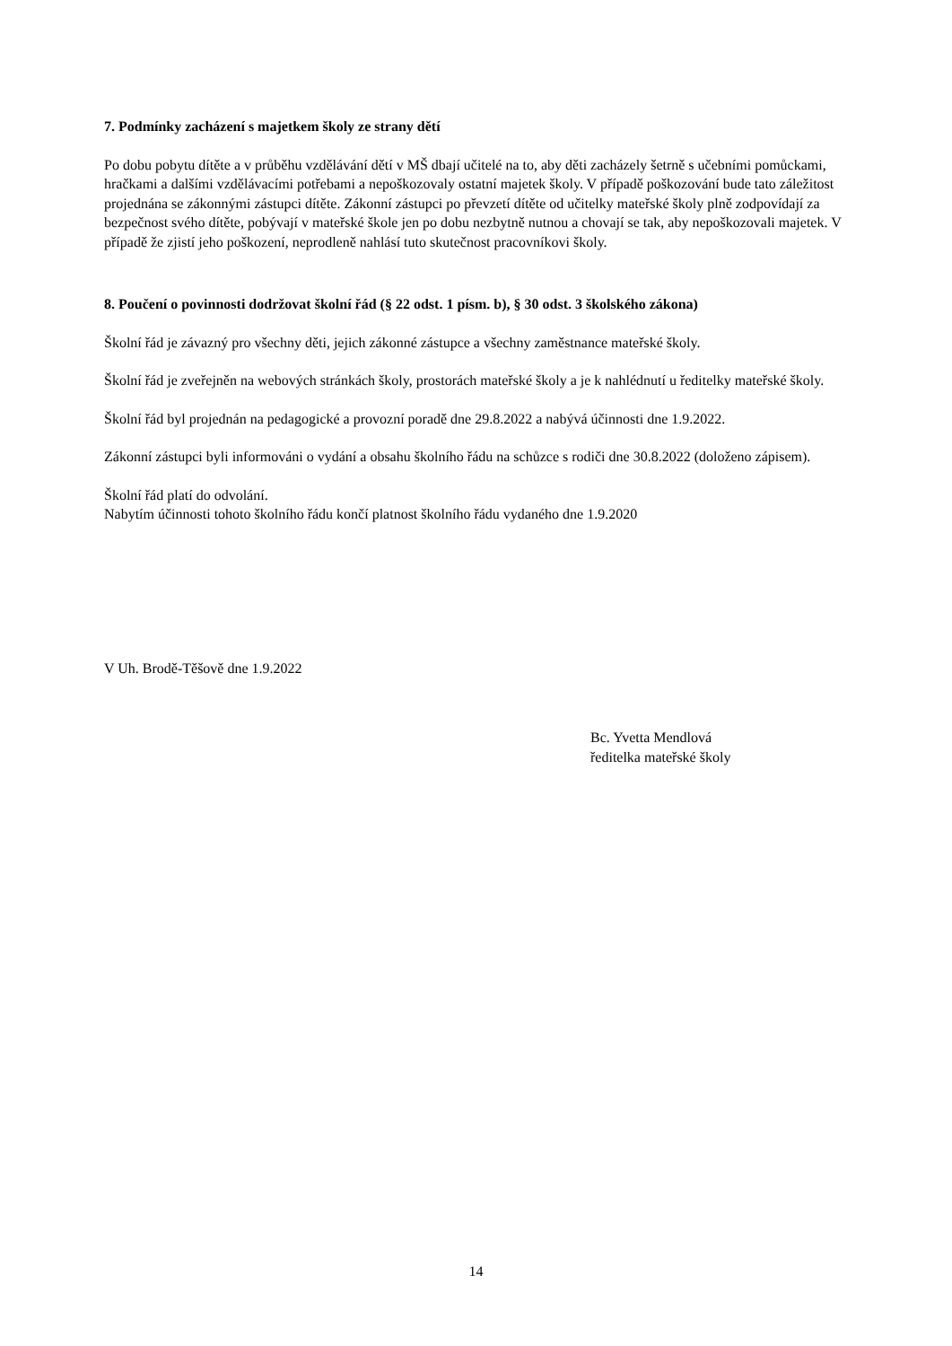7. Podmínky zacházení s majetkem školy ze strany dětí
Po dobu pobytu dítěte a v průběhu vzdělávání dětí v MŠ dbají učitelé na to, aby děti zacházely šetrně s učebními pomůckami, hračkami a dalšími vzdělávacími potřebami a nepoškozovaly ostatní majetek školy. V případě poškozování bude tato záležitost projednána se zákonnými zástupci dítěte. Zákonní zástupci po převzetí dítěte od učitelky mateřské školy plně zodpovídají za bezpečnost svého dítěte, pobývají v mateřské škole jen po dobu nezbytně nutnou a chovají se tak, aby nepoškozovali majetek. V případě že zjistí jeho poškození, neprodleně nahlásí tuto skutečnost pracovníkovi školy.
8. Poučení o povinnosti dodržovat školní řád (§ 22 odst. 1 písm. b), § 30 odst. 3 školského zákona)
Školní řád je závazný pro všechny děti, jejich zákonné zástupce a všechny zaměstnance mateřské školy.
Školní řád je zveřejněn na webových stránkách školy, prostorách mateřské školy a je k nahlédnutí u ředitelky mateřské školy.
Školní řád byl projednán na pedagogické a provozní poradě dne 29.8.2022 a nabývá účinnosti dne 1.9.2022.
Zákonní zástupci byli informováni o vydání a obsahu školního řádu na schůzce s rodiči dne 30.8.2022 (doloženo zápisem).
Školní řád platí do odvolání.
Nabytím účinnosti tohoto školního řádu končí platnost školního řádu vydaného dne 1.9.2020
V Uh. Brodě-Těšově dne 1.9.2022
Bc. Yvetta Mendlová
ředitelka mateřské školy
14